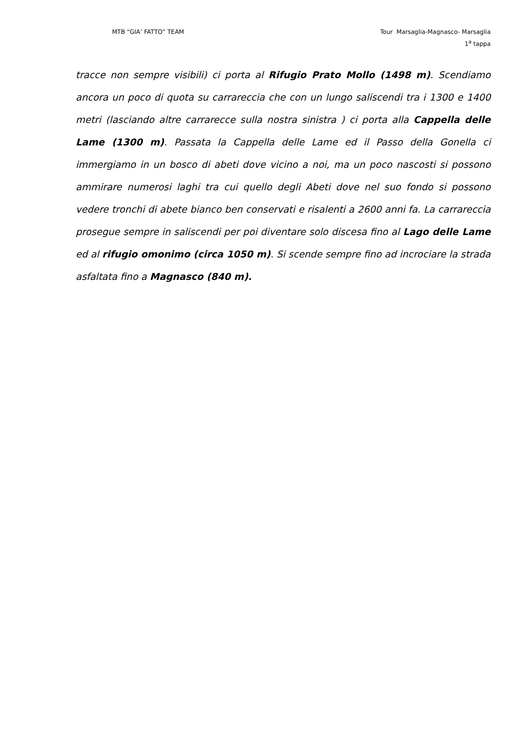MTB “GIA’ FATTO” TEAM Tour Marsaglia-Magnasco- Marsaglia
1<sup>a</sup> tappa
tracce non sempre visibili) ci porta al Rifugio Prato Mollo (1498 m). Scendiamo ancora un poco di quota su carrareccia che con un lungo saliscendi tra i 1300 e 1400 metri (lasciando altre carrarecce sulla nostra sinistra ) ci porta alla Cappella delle Lame (1300 m). Passata la Cappella delle Lame ed il Passo della Gonella ci immergiamo in un bosco di abeti dove vicino a noi, ma un poco nascosti si possono ammirare numerosi laghi tra cui quello degli Abeti dove nel suo fondo si possono vedere tronchi di abete bianco ben conservati e risalenti a 2600 anni fa. La carrareccia prosegue sempre in saliscendi per poi diventare solo discesa fino al Lago delle Lame ed al rifugio omonimo (circa 1050 m). Si scende sempre fino ad incrociare la strada asfaltata fino a Magnasco (840 m).